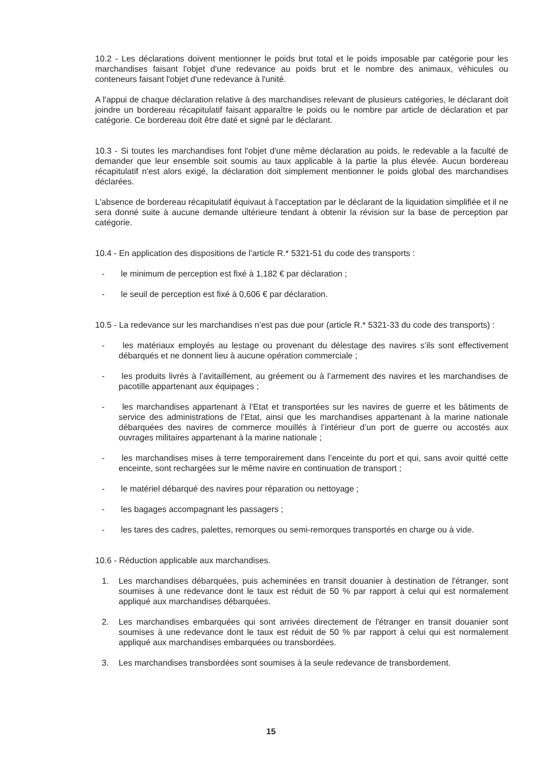10.2 - Les déclarations doivent mentionner le poids brut total et le poids imposable par catégorie pour les marchandises faisant l'objet d'une redevance au poids brut et le nombre des animaux, véhicules ou conteneurs faisant l'objet d'une redevance à l'unité.
A l'appui de chaque déclaration relative à des marchandises relevant de plusieurs catégories, le déclarant doit joindre un bordereau récapitulatif faisant apparaître le poids ou le nombre par article de déclaration et par catégorie. Ce bordereau doit être daté et signé par le déclarant.
10.3 - Si toutes les marchandises font l'objet d'une même déclaration au poids, le redevable a la faculté de demander que leur ensemble soit soumis au taux applicable à la partie la plus élevée. Aucun bordereau récapitulatif n'est alors exigé, la déclaration doit simplement mentionner le poids global des marchandises déclarées.
L'absence de bordereau récapitulatif équivaut à l'acceptation par le déclarant de la liquidation simplifiée et il ne sera donné suite à aucune demande ultérieure tendant à obtenir la révision sur la base de perception par catégorie.
10.4 - En application des dispositions de l’article R.* 5321-51 du code des transports :
- le minimum de perception est fixé à 1,182 € par déclaration ;
- le seuil de perception est fixé à 0,606 € par déclaration.
10.5 - La redevance sur les marchandises n’est pas due pour (article R.* 5321-33 du code des transports) :
- les matériaux employés au lestage ou provenant du délestage des navires s’ils sont effectivement débarqués et ne donnent lieu à aucune opération commerciale ;
- les produits livrés à l’avitaillement, au gréement ou à l’armement des navires et les marchandises de pacotille appartenant aux équipages ;
- les marchandises appartenant à l’Etat et transportées sur les navires de guerre et les bâtiments de service des administrations de l’Etat, ainsi que les marchandises appartenant à la marine nationale débarquées des navires de commerce mouillés à l’intérieur d’un port de guerre ou accostés aux ouvrages militaires appartenant à la marine nationale ;
- les marchandises mises à terre temporairement dans l’enceinte du port et qui, sans avoir quitté cette enceinte, sont rechargées sur le même navire en continuation de transport ;
- le matériel débarqué des navires pour réparation ou nettoyage ;
- les bagages accompagnant les passagers ;
- les tares des cadres, palettes, remorques ou semi-remorques transportés en charge ou à vide.
10.6 - Réduction applicable aux marchandises.
1. Les marchandises débarquées, puis acheminées en transit douanier à destination de l'étranger, sont soumises à une redevance dont le taux est réduit de 50 % par rapport à celui qui est normalement appliqué aux marchandises débarquées.
2. Les marchandises embarquées qui sont arrivées directement de l'étranger en transit douanier sont soumises à une redevance dont le taux est réduit de 50 % par rapport à celui qui est normalement appliqué aux marchandises embarquées ou transbordées.
3. Les marchandises transbordées sont soumises à la seule redevance de transbordement.
15